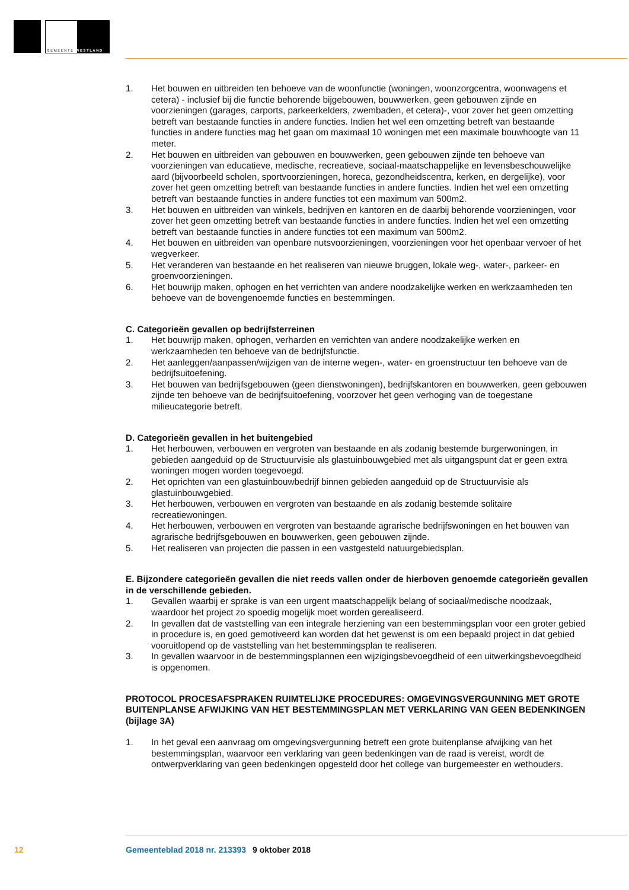GEMEENTE WESTLAND
1. Het bouwen en uitbreiden ten behoeve van de woonfunctie (woningen, woonzorgcentra, woonwagens et cetera) - inclusief bij die functie behorende bijgebouwen, bouwwerken, geen gebouwen zijnde en voorzieningen (garages, carports, parkeerkelders, zwembaden, et cetera)-, voor zover het geen omzetting betreft van bestaande functies in andere functies. Indien het wel een omzetting betreft van bestaande functies in andere functies mag het gaan om maximaal 10 woningen met een maximale bouwhoogte van 11 meter.
2. Het bouwen en uitbreiden van gebouwen en bouwwerken, geen gebouwen zijnde ten behoeve van voorzieningen van educatieve, medische, recreatieve, sociaal-maatschappelijke en levensbeschouwelijke aard (bijvoorbeeld scholen, sportvoorzieningen, horeca, gezondheidscentra, kerken, en dergelijke), voor zover het geen omzetting betreft van bestaande functies in andere functies. Indien het wel een omzetting betreft van bestaande functies in andere functies tot een maximum van 500m2.
3. Het bouwen en uitbreiden van winkels, bedrijven en kantoren en de daarbij behorende voorzieningen, voor zover het geen omzetting betreft van bestaande functies in andere functies. Indien het wel een omzetting betreft van bestaande functies in andere functies tot een maximum van 500m2.
4. Het bouwen en uitbreiden van openbare nutsvoorzieningen, voorzieningen voor het openbaar vervoer of het wegverkeer.
5. Het veranderen van bestaande en het realiseren van nieuwe bruggen, lokale weg-, water-, parkeer- en groenvoorzieningen.
6. Het bouwrijp maken, ophogen en het verrichten van andere noodzakelijke werken en werkzaamheden ten behoeve van de bovengenoemde functies en bestemmingen.
C. Categorieën gevallen op bedrijfsterreinen
1. Het bouwrijp maken, ophogen, verharden en verrichten van andere noodzakelijke werken en werkzaamheden ten behoeve van de bedrijfsfunctie.
2. Het aanleggen/aanpassen/wijzigen van de interne wegen-, water- en groenstructuur ten behoeve van de bedrijfsuitoefening.
3. Het bouwen van bedrijfsgebouwen (geen dienstwoningen), bedrijfskantoren en bouwwerken, geen gebouwen zijnde ten behoeve van de bedrijfsuitoefening, voorzover het geen verhoging van de toegestane milieucategorie betreft.
D. Categorieën gevallen in het buitengebied
1. Het herbouwen, verbouwen en vergroten van bestaande en als zodanig bestemde burgerwoningen, in gebieden aangeduid op de Structuurvisie als glastuinbouwgebied met als uitgangspunt dat er geen extra woningen mogen worden toegevoegd.
2. Het oprichten van een glastuinbouwbedrijf binnen gebieden aangeduid op de Structuurvisie als glastuinbouwgebied.
3. Het herbouwen, verbouwen en vergroten van bestaande en als zodanig bestemde solitaire recreatiewoningen.
4. Het herbouwen, verbouwen en vergroten van bestaande agrarische bedrijfswoningen en het bouwen van agrarische bedrijfsgebouwen en bouwwerken, geen gebouwen zijnde.
5. Het realiseren van projecten die passen in een vastgesteld natuurgebiedsplan.
E. Bijzondere categorieën gevallen die niet reeds vallen onder de hierboven genoemde categorieën gevallen in de verschillende gebieden.
1. Gevallen waarbij er sprake is van een urgent maatschappelijk belang of sociaal/medische noodzaak, waardoor het project zo spoedig mogelijk moet worden gerealiseerd.
2. In gevallen dat de vaststelling van een integrale herziening van een bestemmingsplan voor een groter gebied in procedure is, en goed gemotiveerd kan worden dat het gewenst is om een bepaald project in dat gebied vooruitlopend op de vaststelling van het bestemmingsplan te realiseren.
3. In gevallen waarvoor in de bestemmingsplannen een wijzigingsbevoegdheid of een uitwerkingsbevoegdheid is opgenomen.
PROTOCOL PROCESAFSPRAKEN RUIMTELIJKE PROCEDURES: OMGEVINGSVERGUNNING MET GROTE BUITENPLANSE AFWIJKING VAN HET BESTEMMINGSPLAN MET VERKLARING VAN GEEN BEDENKINGEN (bijlage 3A)
1. In het geval een aanvraag om omgevingsvergunning betreft een grote buitenplanse afwijking van het bestemmingsplan, waarvoor een verklaring van geen bedenkingen van de raad is vereist, wordt de ontwerpverklaring van geen bedenkingen opgesteld door het college van burgemeester en wethouders.
12 Gemeenteblad 2018 nr. 213393 9 oktober 2018